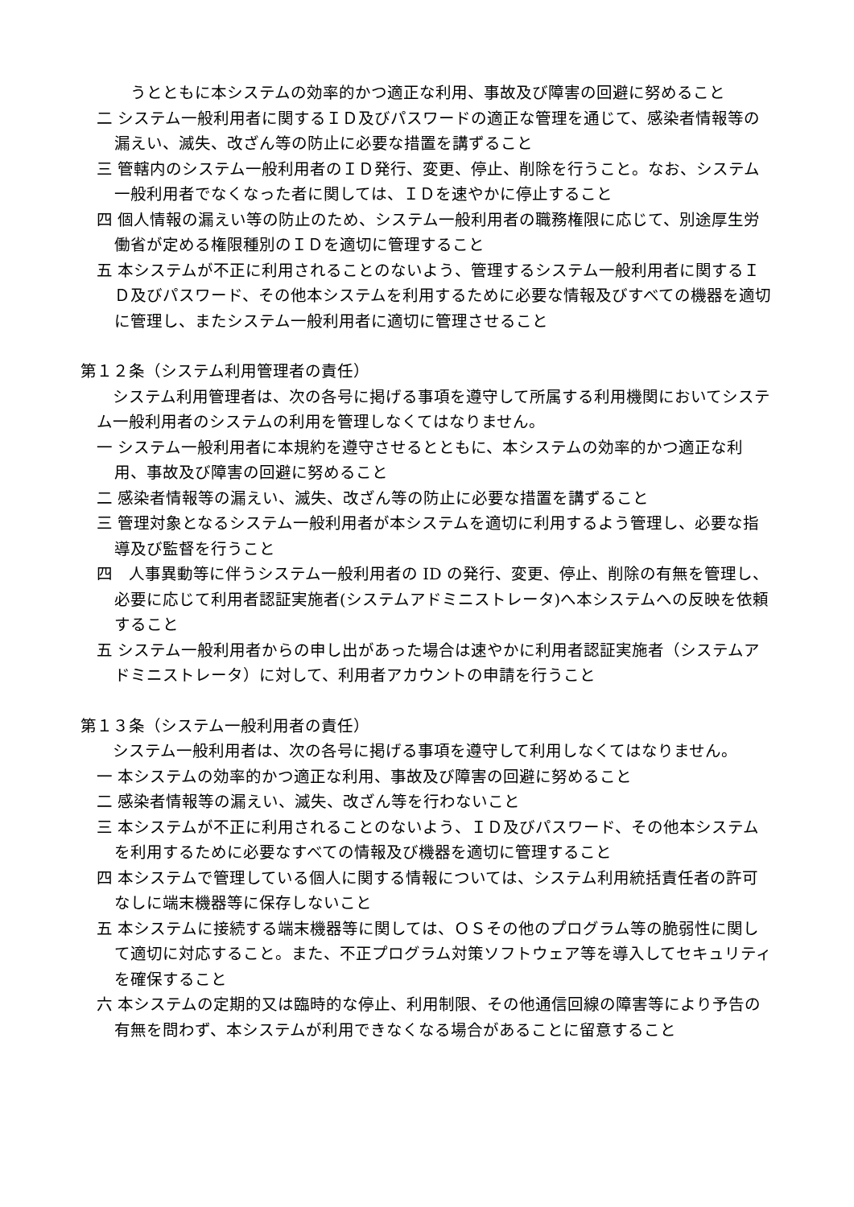うとともに本システムの効率的かつ適正な利用、事故及び障害の回避に努めること
二 システム一般利用者に関するＩＤ及びパスワードの適正な管理を通じて、感染者情報等の漏えい、滅失、改ざん等の防止に必要な措置を講ずること
三 管轄内のシステム一般利用者のＩＤ発行、変更、停止、削除を行うこと。なお、システム一般利用者でなくなった者に関しては、ＩＤを速やかに停止すること
四 個人情報の漏えい等の防止のため、システム一般利用者の職務権限に応じて、別途厚生労働省が定める権限種別のＩＤを適切に管理すること
五 本システムが不正に利用されることのないよう、管理するシステム一般利用者に関するＩＤ及びパスワード、その他本システムを利用するために必要な情報及びすべての機器を適切に管理し、またシステム一般利用者に適切に管理させること
第１２条（システム利用管理者の責任）
システム利用管理者は、次の各号に掲げる事項を遵守して所属する利用機関においてシステム一般利用者のシステムの利用を管理しなくてはなりません。
一 システム一般利用者に本規約を遵守させるとともに、本システムの効率的かつ適正な利用、事故及び障害の回避に努めること
二 感染者情報等の漏えい、滅失、改ざん等の防止に必要な措置を講ずること
三 管理対象となるシステム一般利用者が本システムを適切に利用するよう管理し、必要な指導及び監督を行うこと
四　人事異動等に伴うシステム一般利用者の ID の発行、変更、停止、削除の有無を管理し、必要に応じて利用者認証実施者(システムアドミニストレータ)へ本システムへの反映を依頼すること
五 システム一般利用者からの申し出があった場合は速やかに利用者認証実施者（システムアドミニストレータ）に対して、利用者アカウントの申請を行うこと
第１３条（システム一般利用者の責任）
システム一般利用者は、次の各号に掲げる事項を遵守して利用しなくてはなりません。
一 本システムの効率的かつ適正な利用、事故及び障害の回避に努めること
二 感染者情報等の漏えい、滅失、改ざん等を行わないこと
三 本システムが不正に利用されることのないよう、ＩＤ及びパスワード、その他本システムを利用するために必要なすべての情報及び機器を適切に管理すること
四 本システムで管理している個人に関する情報については、システム利用統括責任者の許可なしに端末機器等に保存しないこと
五 本システムに接続する端末機器等に関しては、ＯＳその他のプログラム等の脆弱性に関して適切に対応すること。また、不正プログラム対策ソフトウェア等を導入してセキュリティを確保すること
六 本システムの定期的又は臨時的な停止、利用制限、その他通信回線の障害等により予告の有無を問わず、本システムが利用できなくなる場合があることに留意すること